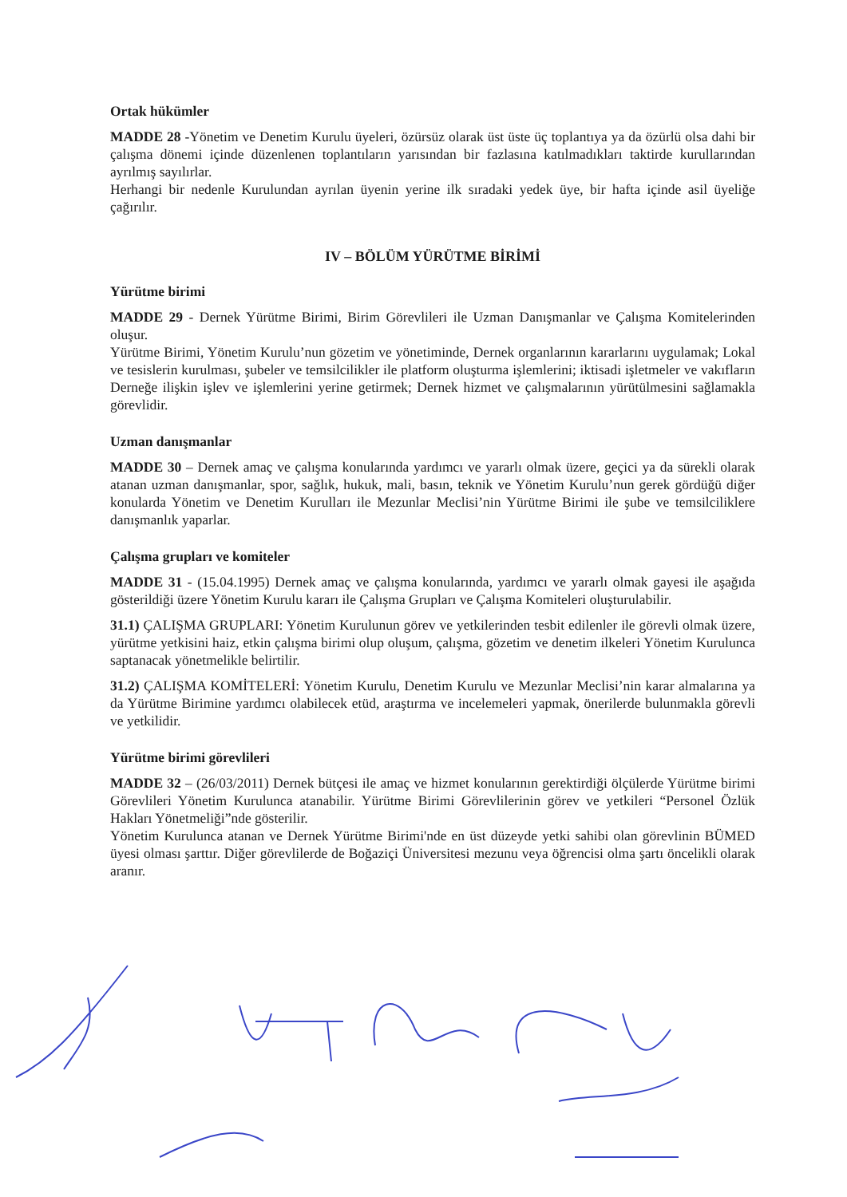Ortak hükümler
MADDE 28 -Yönetim ve Denetim Kurulu üyeleri, özürsüz olarak üst üste üç toplantıya ya da özürlü olsa dahi bir çalışma dönemi içinde düzenlenen toplantıların yarısından bir fazlasına katılmadıkları taktirde kurullarından ayrılmış sayılırlar.
Herhangi bir nedenle Kurulundan ayrılan üyenin yerine ilk sıradaki yedek üye, bir hafta içinde asil üyeliğe çağırılır.
IV – BÖLÜM YÜRÜTME BİRİMİ
Yürütme birimi
MADDE 29 - Dernek Yürütme Birimi, Birim Görevlileri ile Uzman Danışmanlar ve Çalışma Komitelerinden oluşur.
Yürütme Birimi, Yönetim Kurulu’nun gözetim ve yönetiminde, Dernek organlarının kararlarını uygulamak; Lokal ve tesislerin kurulması, şubeler ve temsilcilikler ile platform oluşturma işlemlerini; iktisadi işletmeler ve vakıfların Derneğe ilişkin işlev ve işlemlerini yerine getirmek; Dernek hizmet ve çalışmalarının yürütülmesini sağlamakla görevlidir.
Uzman danışmanlar
MADDE 30 – Dernek amaç ve çalışma konularında yardımcı ve yararlı olmak üzere, geçici ya da sürekli olarak atanan uzman danışmanlar, spor, sağlık, hukuk, mali, basın, teknik ve Yönetim Kurulu’nun gerek gördüğü diğer konularda Yönetim ve Denetim Kurulları ile Mezunlar Meclisi’nin Yürütme Birimi ile şube ve temsilciliklere danışmanlık yaparlar.
Çalışma grupları ve komiteler
MADDE 31 - (15.04.1995) Dernek amaç ve çalışma konularında, yardımcı ve yararlı olmak gayesi ile aşağıda gösterildiği üzere Yönetim Kurulu kararı ile Çalışma Grupları ve Çalışma Komiteleri oluşturulabilir.
31.1) ÇALIŞMA GRUPLARI: Yönetim Kurulunun görev ve yetkilerinden tesbit edilenler ile görevli olmak üzere, yürütme yetkisini haiz, etkin çalışma birimi olup oluşum, çalışma, gözetim ve denetim ilkeleri Yönetim Kurulunca saptanacak yönetmelikle belirtilir.
31.2) ÇALIŞMA KOMİTELERİ: Yönetim Kurulu, Denetim Kurulu ve Mezunlar Meclisi’nin karar almalarına ya da Yürütme Birimine yardımcı olabilecek etüd, araştırma ve incelemeleri yapmak, önerilerde bulunmakla görevli ve yetkilidir.
Yürütme birimi görevlileri
MADDE 32 – (26/03/2011) Dernek bütçesi ile amaç ve hizmet konularının gerektirdiği ölçülerde Yürütme birimi Görevlileri Yönetim Kurulunca atanabilir. Yürütme Birimi Görevlilerinin görev ve yetkileri “Personel Özlük Hakları Yönetmeliği”nde gösterilir.
Yönetim Kurulunca atanan ve Dernek Yürütme Birimi'nde en üst düzeyde yetki sahibi olan görevlinin BÜMED üyesi olması şarttır. Diğer görevlilerde de Boğaziçi Üniversitesi mezunu veya öğrencisi olma şartı öncelikli olarak aranır.